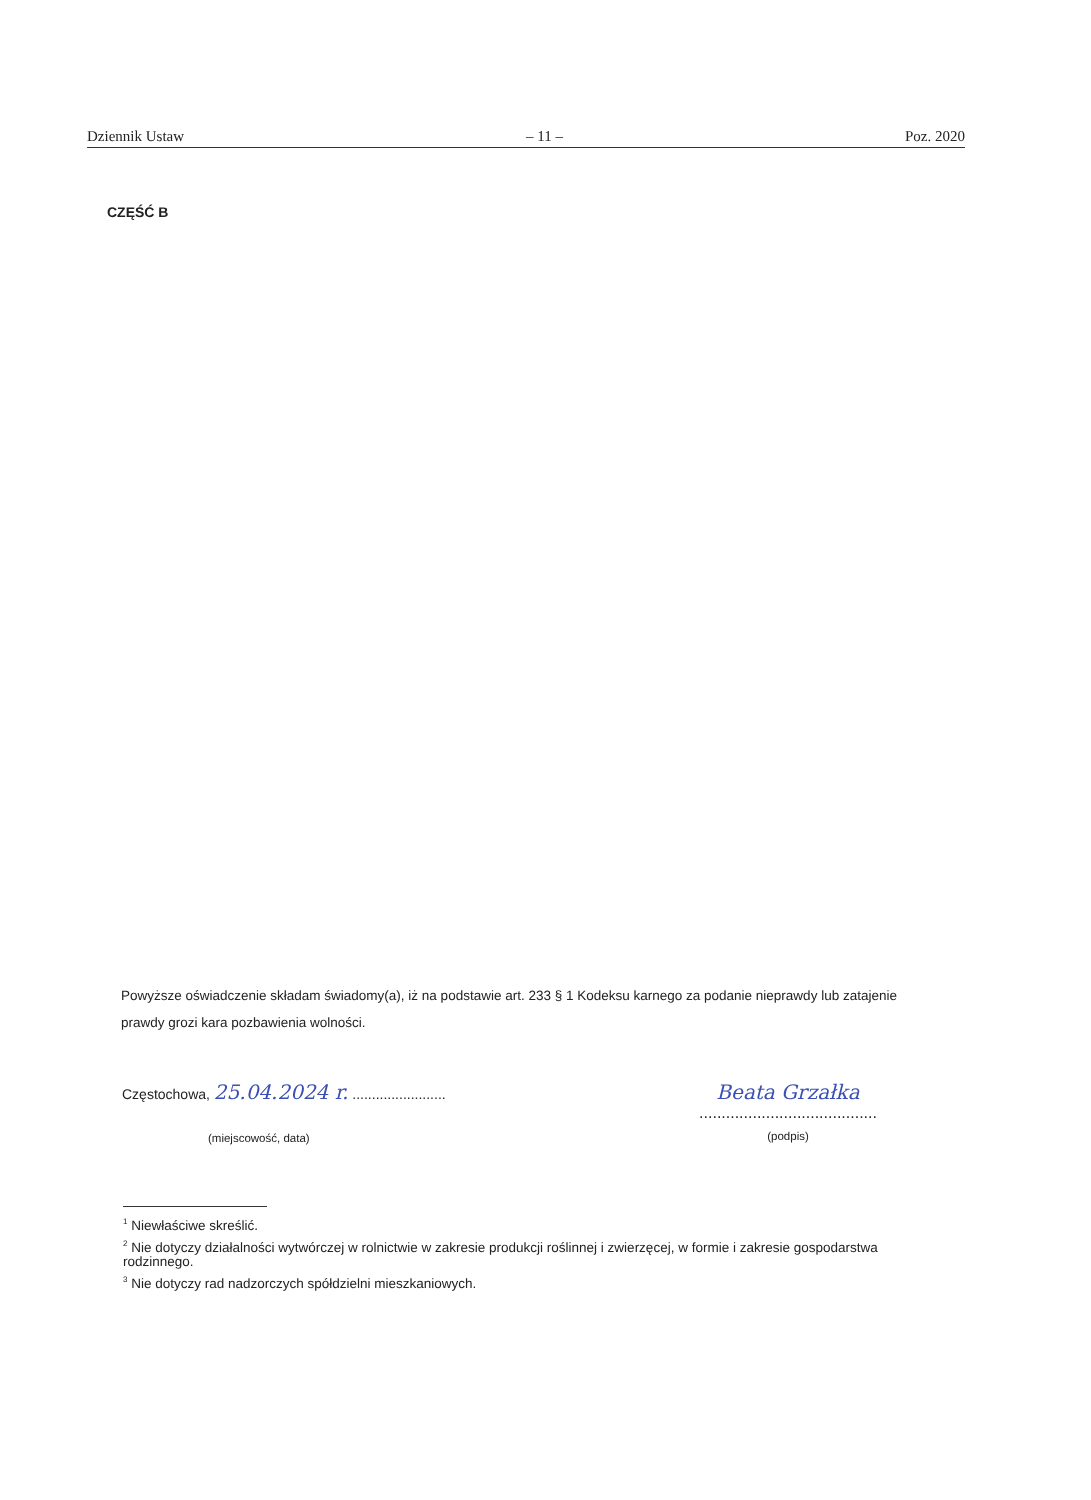Dziennik Ustaw – 11 – Poz. 2020
CZĘŚĆ B
Powyższe oświadczenie składam świadomy(a), iż na podstawie art. 233 § 1 Kodeksu karnego za podanie nieprawdy lub zatajenie prawdy grozi kara pozbawienia wolności.
Częstochowa, 25.04.2024 r. ........................
(miejscowość, data)
Beata Grzałka
........................................
(podpis)
<sup>1</sup> Niewłaściwe skreślić.
<sup>2</sup> Nie dotyczy działalności wytwórczej w rolnictwie w zakresie produkcji roślinnej i zwierzęcej, w formie i zakresie gospodarstwa rodzinnego.
<sup>3</sup> Nie dotyczy rad nadzorczych spółdzielni mieszkaniowych.